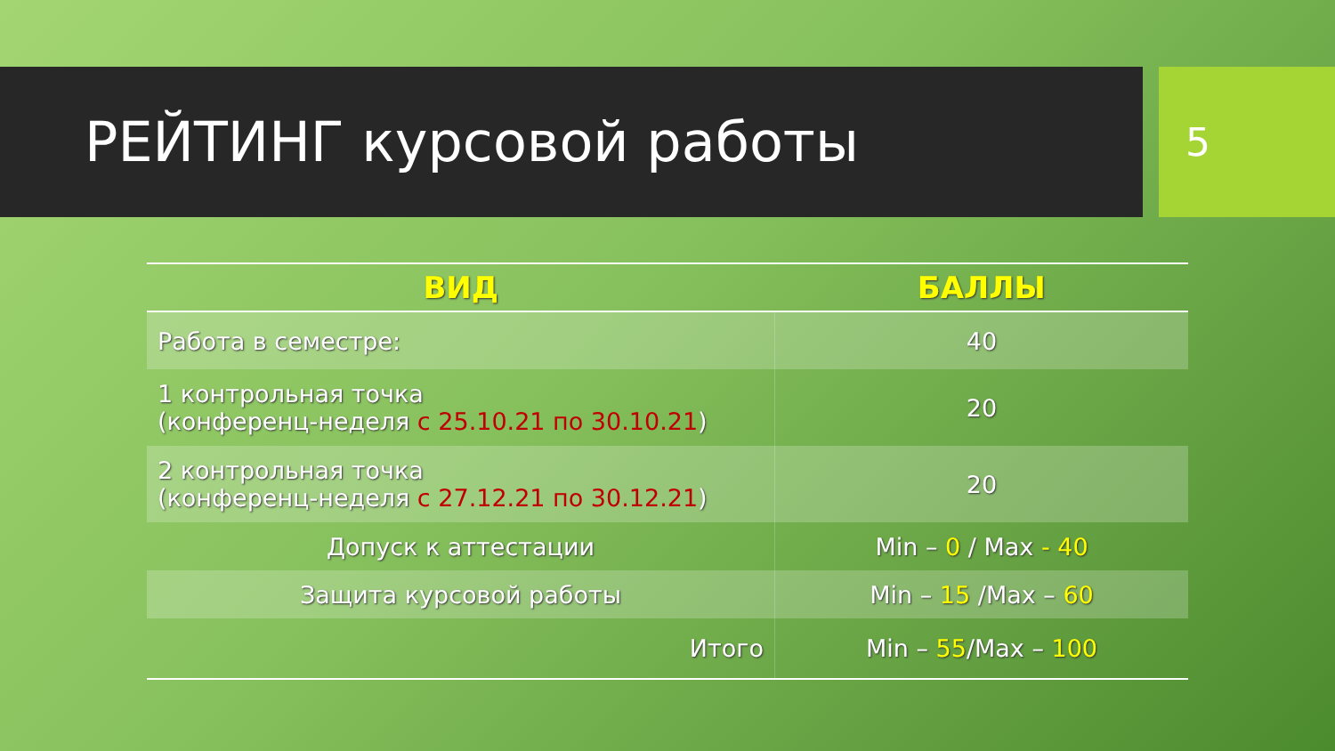РЕЙТИНГ курсовой работы
5
| ВИД | БАЛЛЫ |
| --- | --- |
| Работа в семестре: | 40 |
| 1 контрольная точка (конференц-неделя с 25.10.21 по 30.10.21 ) | 20 |
| 2 контрольная точка (конференц-неделя с 27.12.21 по 30.12.21 ) | 20 |
| Допуск к аттестации | Min – 0 / Max - 40 |
| Защита курсовой работы | Min – 15 /Max – 60 |
| Итого | Min – 55 /Max – 100 |